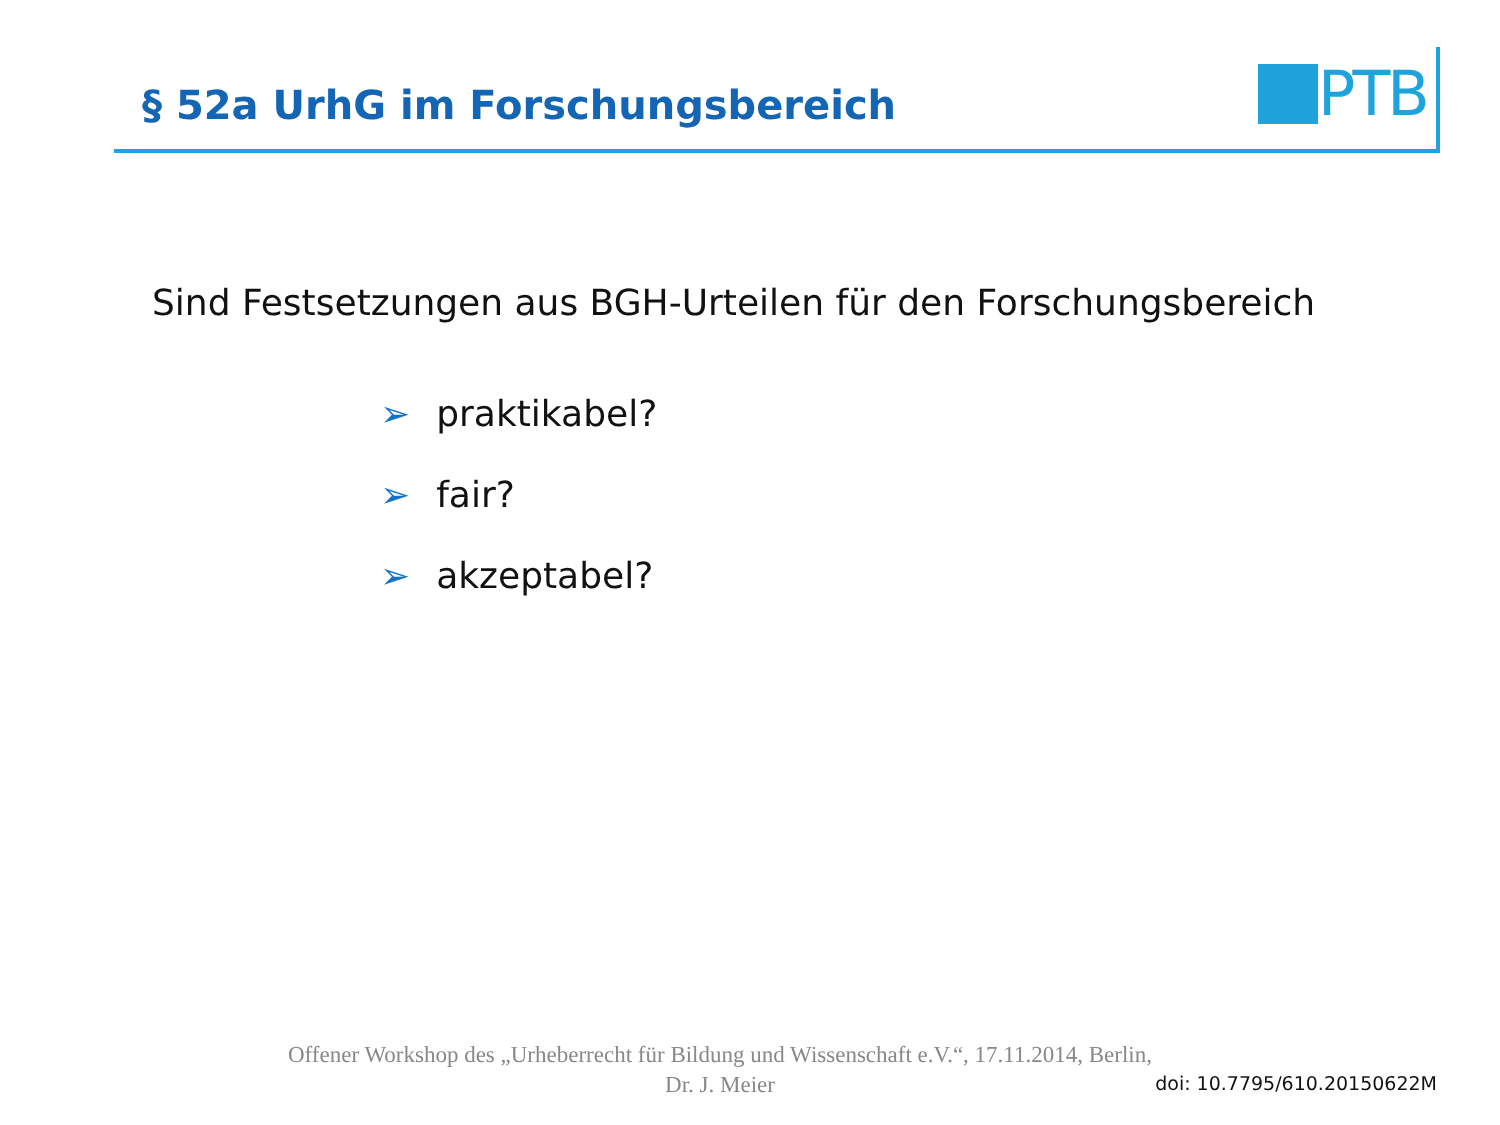§ 52a UrhG im Forschungsbereich
PTB
Sind Festsetzungen aus BGH-Urteilen für den Forschungsbereich
➢ praktikabel?
➢ fair?
➢ akzeptabel?
Offener Workshop des „Urheberrecht für Bildung und Wissenschaft e.V.“, 17.11.2014, Berlin,
Dr. J. Meier
doi: 10.7795/610.20150622M